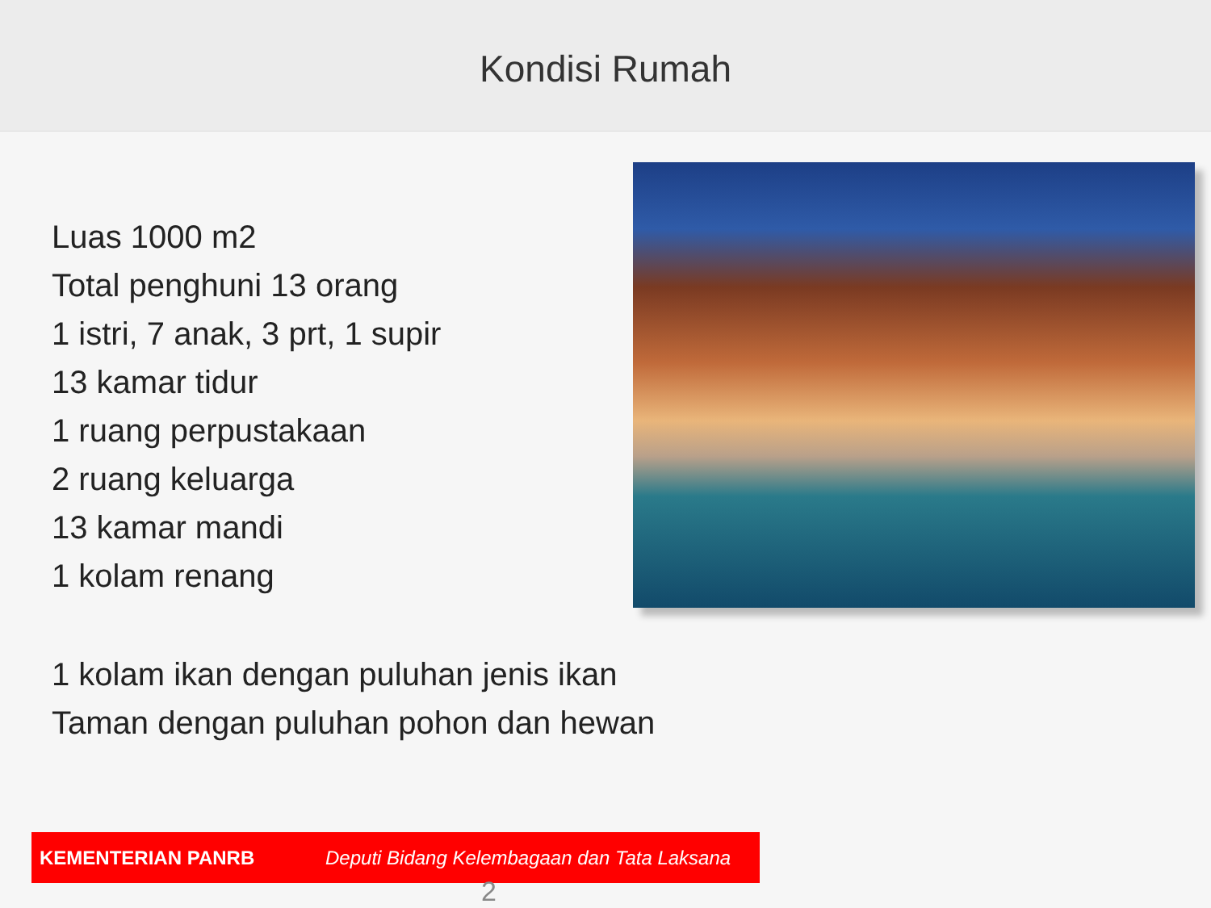Kondisi Rumah
Luas 1000 m2
Total penghuni 13 orang
1 istri, 7 anak, 3 prt, 1 supir
13 kamar tidur
1 ruang perpustakaan
2 ruang keluarga
13 kamar mandi
1 kolam renang
1 kolam ikan dengan puluhan jenis ikan
Taman dengan puluhan pohon dan hewan
KEMENTERIAN PANRB Deputi Bidang Kelembagaan dan Tata Laksana
2